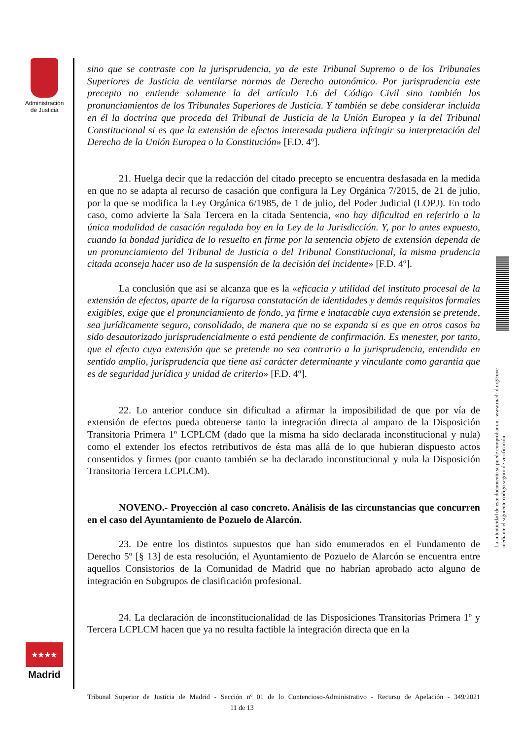Administración de Justicia
★★★★
Madrid
La autenticidad de este documento se puede comprobar en www.madrid.org/cove
mediante el siguiente código seguro de verificación:
sino que se contraste con la jurisprudencia, ya de este Tribunal Supremo o de los Tribunales Superiores de Justicia de ventilarse normas de Derecho autonómico. Por jurisprudencia este precepto no entiende solamente la del artículo 1.6 del Código Civil sino también los pronunciamientos de los Tribunales Superiores de Justicia. Y también se debe considerar incluida en él la doctrina que proceda del Tribunal de Justicia de la Unión Europea y la del Tribunal Constitucional si es que la extensión de efectos interesada pudiera infringir su interpretación del Derecho de la Unión Europea o la Constitución» [F.D. 4º].
21. Huelga decir que la redacción del citado precepto se encuentra desfasada en la medida en que no se adapta al recurso de casación que configura la Ley Orgánica 7/2015, de 21 de julio, por la que se modifica la Ley Orgánica 6/1985, de 1 de julio, del Poder Judicial (LOPJ). En todo caso, como advierte la Sala Tercera en la citada Sentencia, «no hay dificultad en referirlo a la única modalidad de casación regulada hoy en la Ley de la Jurisdicción. Y, por lo antes expuesto, cuando la bondad jurídica de lo resuelto en firme por la sentencia objeto de extensión dependa de un pronunciamiento del Tribunal de Justicia o del Tribunal Constitucional, la misma prudencia citada aconseja hacer uso de la suspensión de la decisión del incidente» [F.D. 4º].
La conclusión que así se alcanza que es la «eficacia y utilidad del instituto procesal de la extensión de efectos, aparte de la rigurosa constatación de identidades y demás requisitos formales exigibles, exige que el pronunciamiento de fondo, ya firme e inatacable cuya extensión se pretende, sea jurídicamente seguro, consolidado, de manera que no se expanda si es que en otros casos ha sido desautorizado jurisprudencialmente o está pendiente de confirmación. Es menester, por tanto, que el efecto cuya extensión que se pretende no sea contrario a la jurisprudencia, entendida en sentido amplio, jurisprudencia que tiene así carácter determinante y vinculante como garantía que es de seguridad jurídica y unidad de criterio» [F.D. 4º].
22. Lo anterior conduce sin dificultad a afirmar la imposibilidad de que por vía de extensión de efectos pueda obtenerse tanto la integración directa al amparo de la Disposición Transitoria Primera 1º LCPLCM (dado que la misma ha sido declarada inconstitucional y nula) como el extender los efectos retributivos de ésta mas allá de lo que hubieran dispuesto actos consentidos y firmes (por cuanto también se ha declarado inconstitucional y nula la Disposición Transitoria Tercera LCPLCM).
NOVENO.- Proyección al caso concreto. Análisis de las circunstancias que concurren en el caso del Ayuntamiento de Pozuelo de Alarcón.
23. De entre los distintos supuestos que han sido enumerados en el Fundamento de Derecho 5º [§ 13] de esta resolución, el Ayuntamiento de Pozuelo de Alarcón se encuentra entre aquellos Consistorios de la Comunidad de Madrid que no habrían aprobado acto alguno de integración en Subgrupos de clasificación profesional.
24. La declaración de inconstitucionalidad de las Disposiciones Transitorias Primera 1º y Tercera LCPLCM hacen que ya no resulta factible la integración directa que en la
Tribunal Superior de Justicia de Madrid - Sección nº 01 de lo Contencioso-Administrativo - Recurso de Apelación - 349/2021 11 de 13